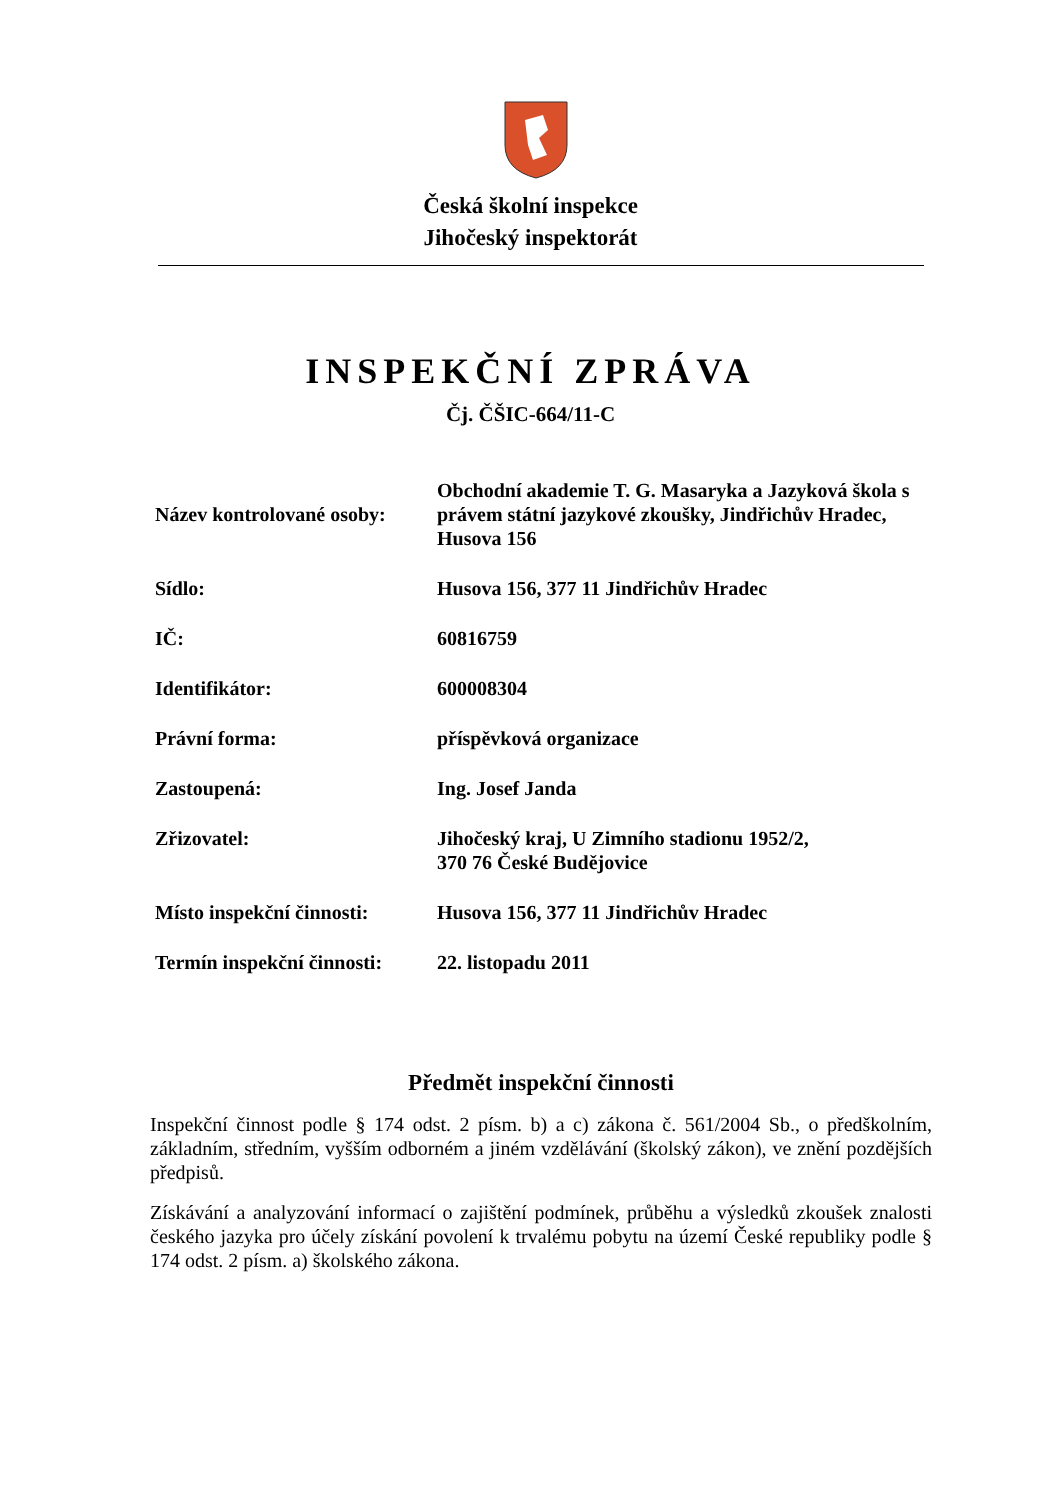Česká školní inspekce
Jihočeský inspektorát
INSPEKČNÍ ZPRÁVA
Čj. ČŠIC-664/11-C
| Název kontrolované osoby: | Obchodní akademie T. G. Masaryka a Jazyková škola s právem státní jazykové zkoušky, Jindřichův Hradec, Husova 156 |
| Sídlo: | Husova 156, 377 11 Jindřichův Hradec |
| IČ: | 60816759 |
| Identifikátor: | 600008304 |
| Právní forma: | příspěvková organizace |
| Zastoupená: | Ing. Josef Janda |
| Zřizovatel: | Jihočeský kraj, U Zimního stadionu 1952/2, 370 76 České Budějovice |
| Místo inspekční činnosti: | Husova 156, 377 11 Jindřichův Hradec |
| Termín inspekční činnosti: | 22. listopadu 2011 |
Předmět inspekční činnosti
Inspekční činnost podle § 174 odst. 2 písm. b) a c) zákona č. 561/2004 Sb., o předškolním, základním, středním, vyšším odborném a jiném vzdělávání (školský zákon), ve znění pozdějších předpisů.
Získávání a analyzování informací o zajištění podmínek, průběhu a výsledků zkoušek znalosti českého jazyka pro účely získání povolení k trvalému pobytu na území České republiky podle § 174 odst. 2 písm. a) školského zákona.